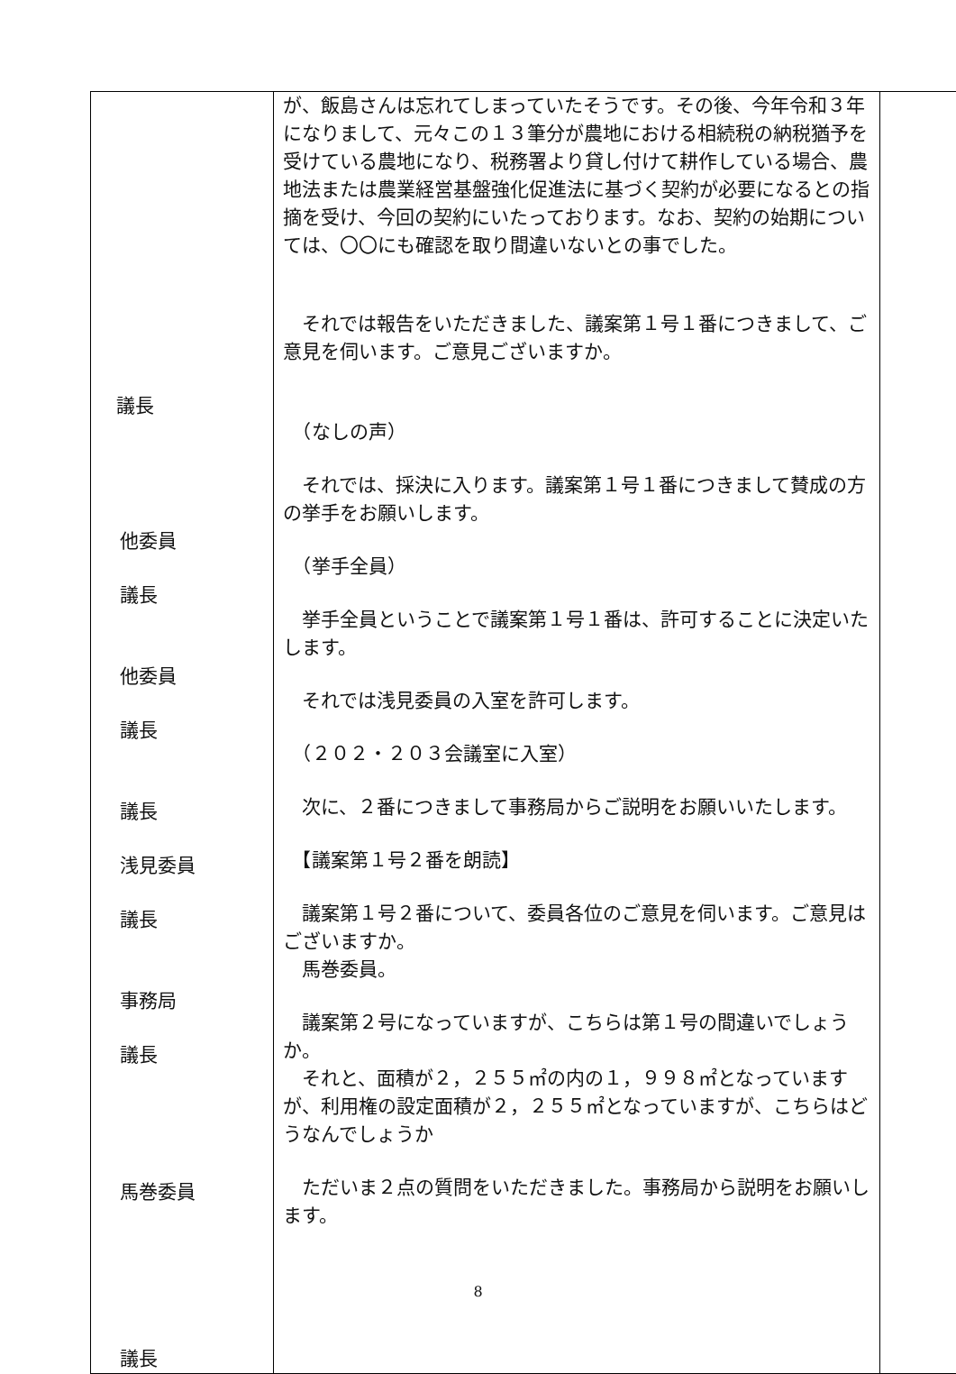| 議長 他委員 議長 他委員 議長 議長 浅見委員 議長 事務局 議長 馬巻委員 議長 | が、飯島さんは忘れてしまっていたそうです。その後、今年令和３年になりまして、元々この１３筆分が農地における相続税の納税猶予を受けている農地になり、税務署より貸し付けて耕作している場合、農地法または農業経営基盤強化促進法に基づく契約が必要になるとの指摘を受け、今回の契約にいたっております。なお、契約の始期については、〇〇にも確認を取り間違いないとの事でした。 それでは報告をいただきました、議案第１号１番につきまして、ご意見を伺います。ご意見ございますか。 （なしの声） それでは、採決に入ります。議案第１号１番につきまして賛成の方の挙手をお願いします。 （挙手全員） 挙手全員ということで議案第１号１番は、許可することに決定いたします。 それでは浅見委員の入室を許可します。 （２０２・２０３会議室に入室） 次に、２番につきまして事務局からご説明をお願いいたします。 【議案第１号２番を朗読】 議案第１号２番について、委員各位のご意見を伺います。ご意見はございますか。 馬巻委員。 議案第２号になっていますが、こちらは第１号の間違いでしょうか。 それと、面積が２，２５５㎡の内の１，９９８㎡となっていますが、利用権の設定面積が２，２５５㎡となっていますが、こちらはどうなんでしょうか ただいま２点の質問をいただきました。事務局から説明をお願いします。 | |
8